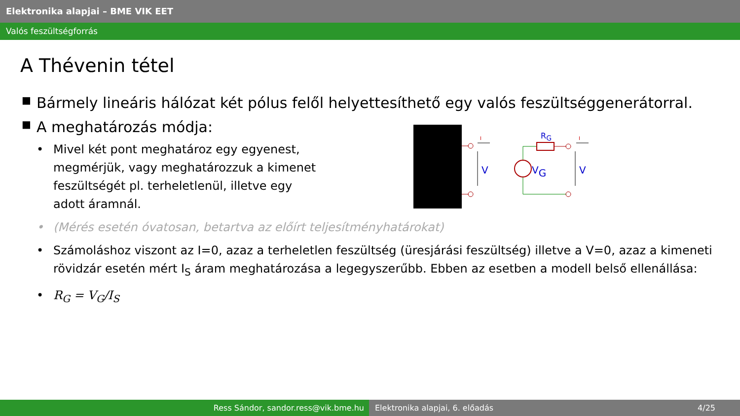Elektronika alapjai – BME VIK EET
Valós feszültségforrás
A Thévenin tétel
■ Bármely lineáris hálózat két pólus felől helyettesíthető egy valós feszültséggenerátorral.
■ A meghatározás módja:
• Mivel két pont meghatároz egy egyenest, megmérjük, vagy meghatározzuk a kimenet feszültségét pl. terheletlenül, illetve egy adott áramnál.
• (Mérés esetén óvatosan, betartva az előírt teljesítményhatárokat)
• Számoláshoz viszont az I=0, azaz a terheletlen feszültség (üresjárási feszültség) illetve a V=0, azaz a kimeneti rövidzár esetén mért I<sub>S</sub> áram meghatározása a legegyszerűbb. Ebben az esetben a modell belső ellenállása:
• R<sub>G</sub> = V<sub>G</sub>/I<sub>S</sub>
I
V
RG
VG
I
V
Ress Sándor, sandor.ress@vik.bme.hu Elektronika alapjai, 6. előadás 4/25